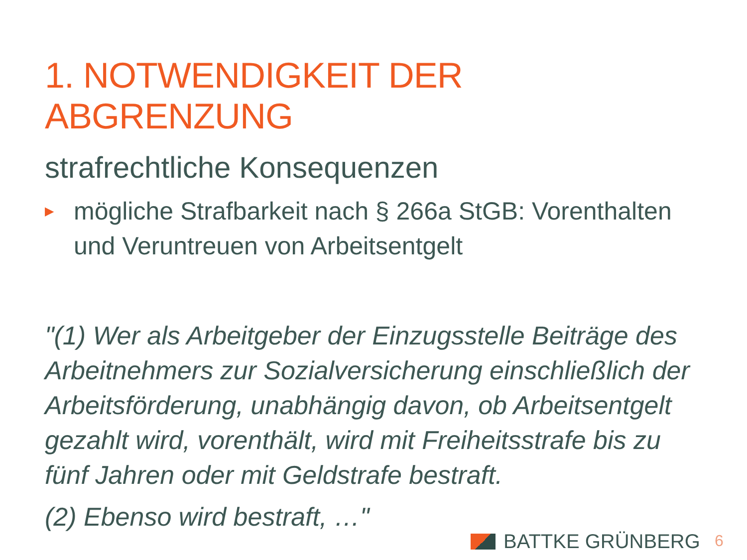1. NOTWENDIGKEIT DER ABGRENZUNG
strafrechtliche Konsequenzen
▶ mögliche Strafbarkeit nach § 266a StGB: Vorenthalten und Veruntreuen von Arbeitsentgelt
"(1) Wer als Arbeitgeber der Einzugsstelle Beiträge des Arbeitnehmers zur Sozialversicherung einschließlich der Arbeitsförderung, unabhängig davon, ob Arbeitsentgelt gezahlt wird, vorenthält, wird mit Freiheitsstrafe bis zu fünf Jahren oder mit Geldstrafe bestraft.
(2) Ebenso wird bestraft, …"
BATTKE GRÜNBERG 6